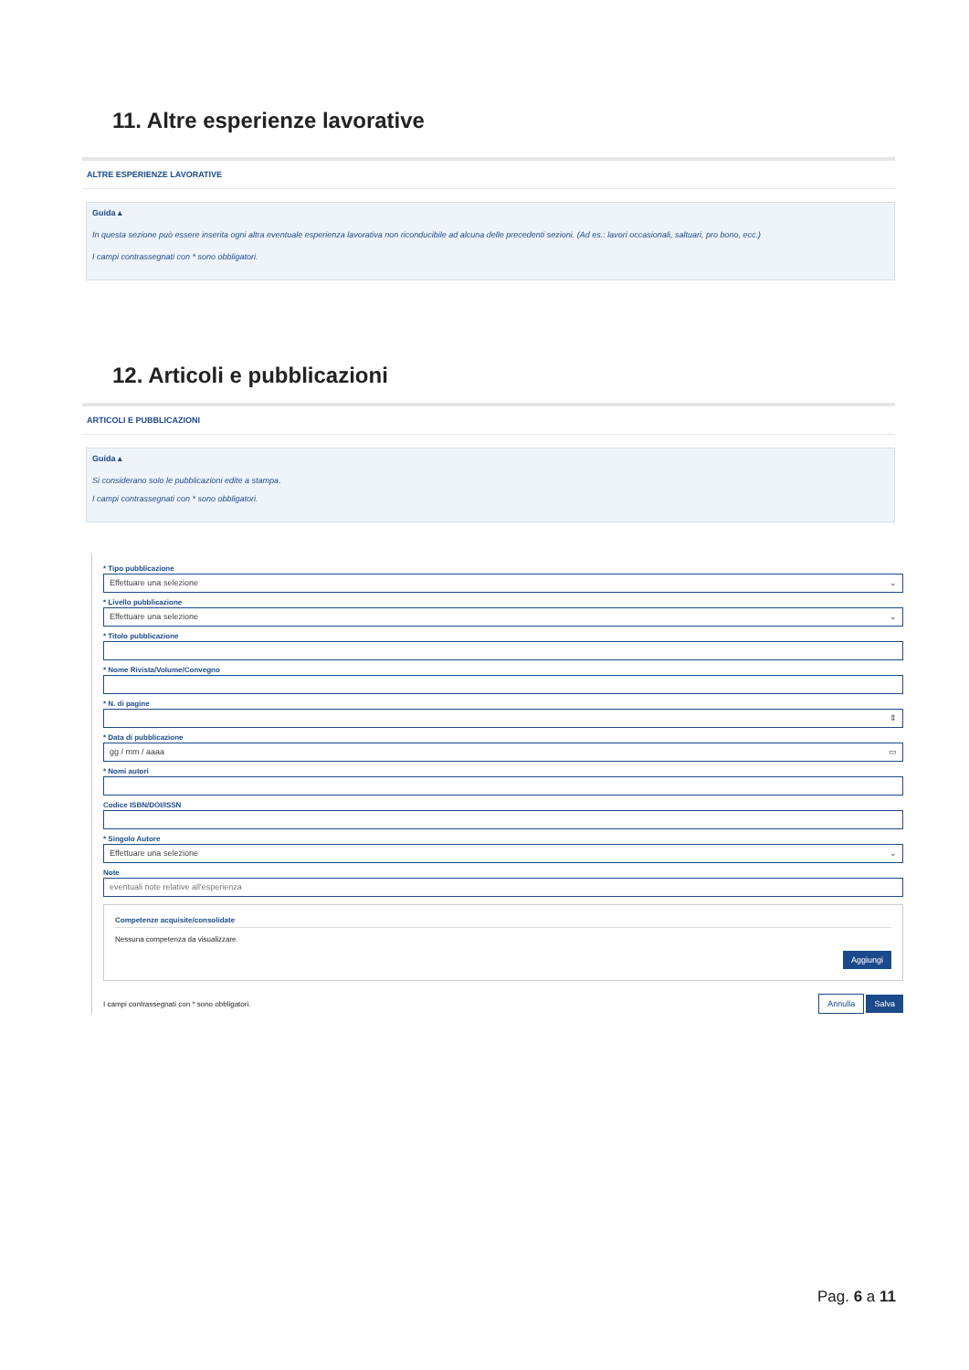11. Altre esperienze lavorative
ALTRE ESPERIENZE LAVORATIVE
Guida ▴
In questa sezione può essere inserita ogni altra eventuale esperienza lavorativa non riconducibile ad alcuna delle precedenti sezioni. (Ad es.: lavori occasionali, saltuari, pro bono, ecc.)
I campi contrassegnati con * sono obbligatori.
12. Articoli e pubblicazioni
ARTICOLI E PUBBLICAZIONI
Guida ▴
Si considerano solo le pubblicazioni edite a stampa.
I campi contrassegnati con * sono obbligatori.
* Tipo pubblicazione
Effettuare una selezione ⌄
* Livello pubblicazione
Effettuare una selezione ⌄
* Titolo pubblicazione
* Nome Rivista/Volume/Convegno
* N. di pagine
⇕
* Data di pubblicazione
gg / mm / aaaa ▭
* Nomi autori
Codice ISBN/DOI/ISSN
* Singolo Autore
Effettuare una selezione ⌄
Note
eventuali note relative all'esperienza
Competenze acquisite/consolidate
Nessuna competenza da visualizzare.
Aggiungi
I campi contrassegnati con * sono obbligatori. Annulla Salva
Pag. 6 a 11